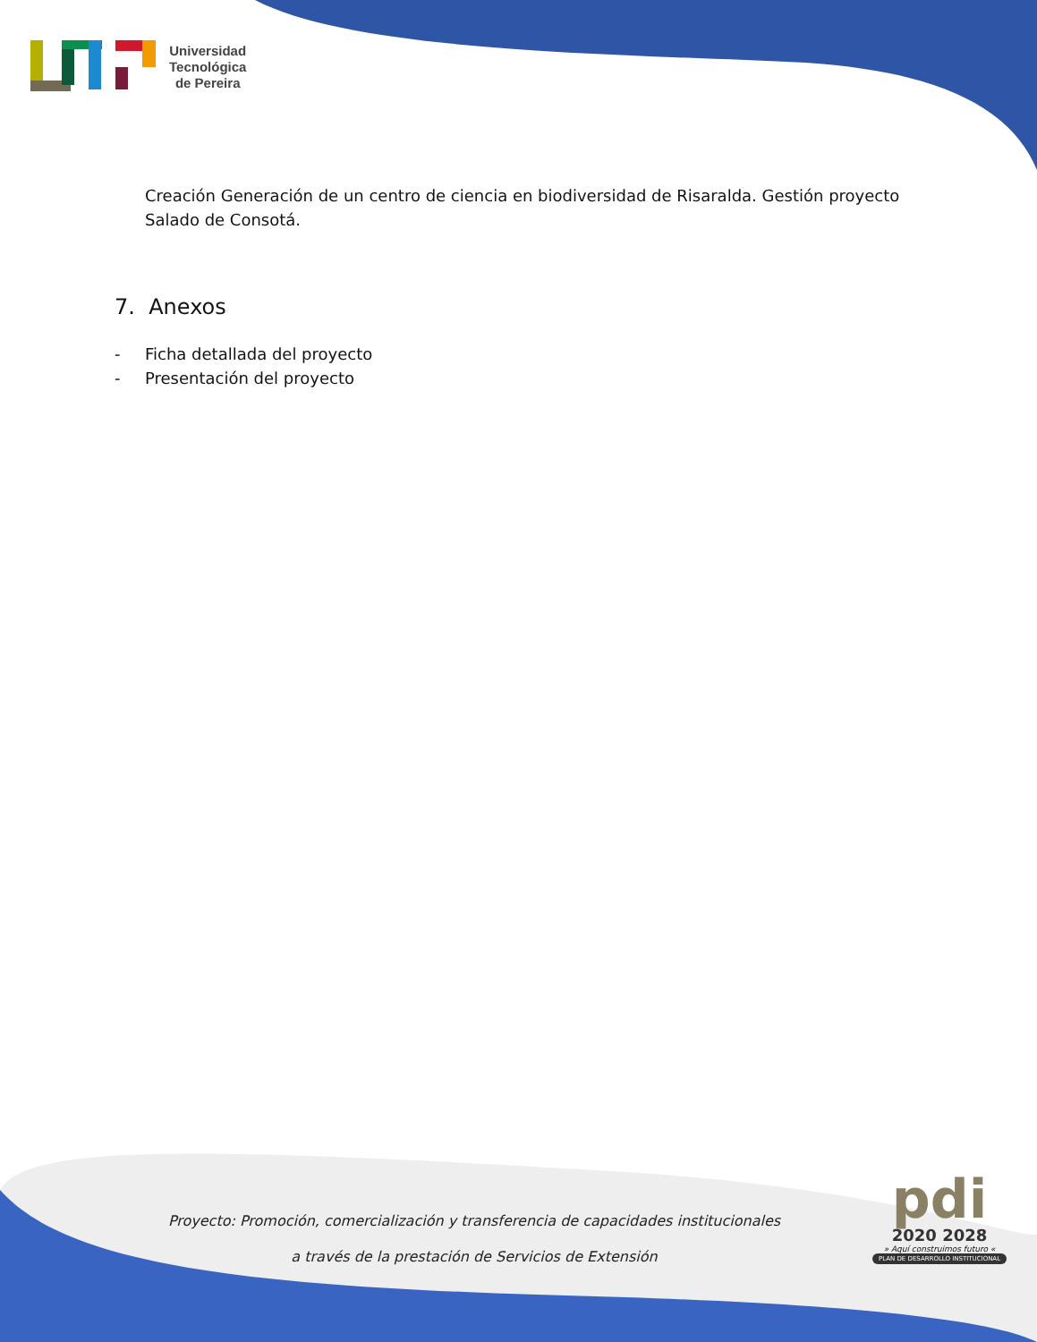Universidad
Tecnológica
de Pereira
Creación Generación de un centro de ciencia en biodiversidad de Risaralda. Gestión proyecto Salado de Consotá.
7. Anexos
- Ficha detallada del proyecto
- Presentación del proyecto
Proyecto: Promoción, comercialización y transferencia de capacidades institucionales
a través de la prestación de Servicios de Extensión
pdi
2020 2028
» Aquí construimos futuro «
PLAN DE DESARROLLO INSTITUCIONAL